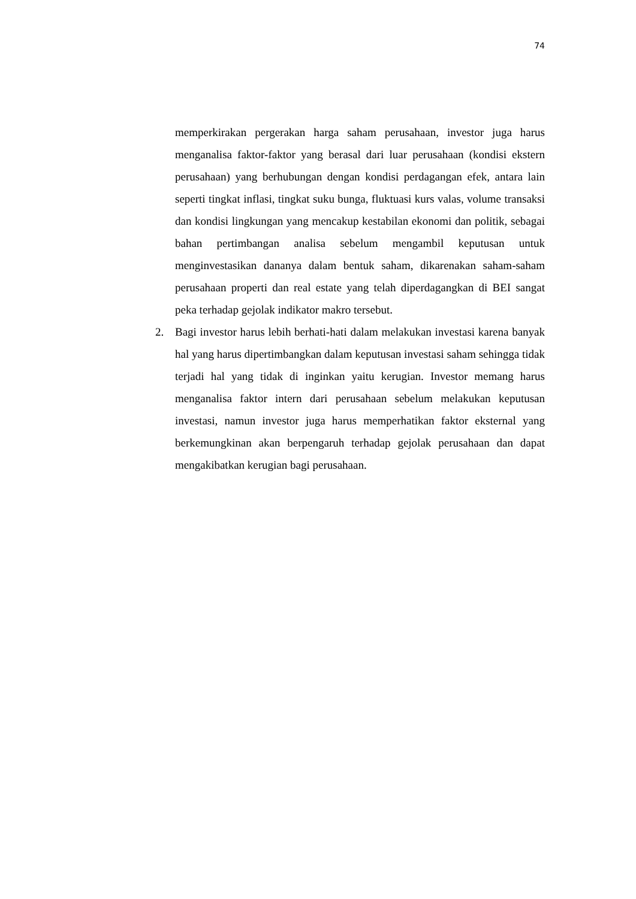74
memperkirakan pergerakan harga saham perusahaan, investor juga harus menganalisa faktor-faktor yang berasal dari luar perusahaan (kondisi ekstern perusahaan) yang berhubungan dengan kondisi perdagangan efek, antara lain seperti tingkat inflasi, tingkat suku bunga, fluktuasi kurs valas, volume transaksi dan kondisi lingkungan yang mencakup kestabilan ekonomi dan politik, sebagai bahan pertimbangan analisa sebelum mengambil keputusan untuk menginvestasikan dananya dalam bentuk saham, dikarenakan saham-saham perusahaan properti dan real estate yang telah diperdagangkan di BEI sangat peka terhadap gejolak indikator makro tersebut.
2. Bagi investor harus lebih berhati-hati dalam melakukan investasi karena banyak hal yang harus dipertimbangkan dalam keputusan investasi saham sehingga tidak terjadi hal yang tidak di inginkan yaitu kerugian. Investor memang harus menganalisa faktor intern dari perusahaan sebelum melakukan keputusan investasi, namun investor juga harus memperhatikan faktor eksternal yang berkemungkinan akan berpengaruh terhadap gejolak perusahaan dan dapat mengakibatkan kerugian bagi perusahaan.